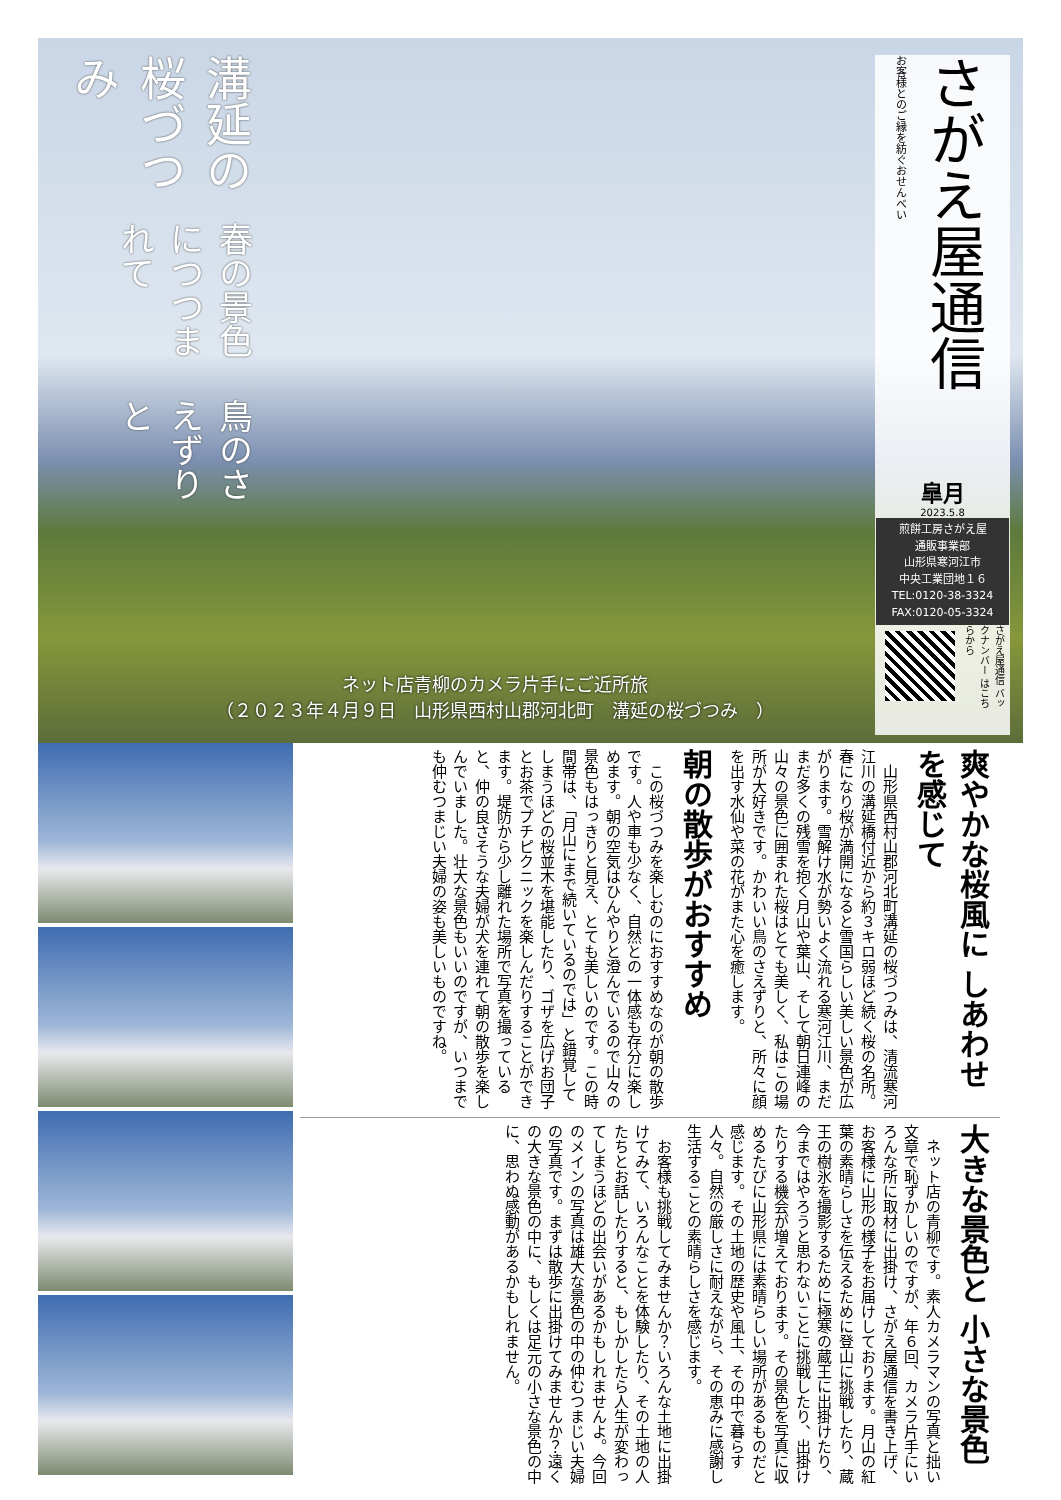鳥のさえずりと
春の景色につつまれて
溝延の桜づつみ
さがえ屋通信
お客様とのご縁を紡ぐおせんべい
皐月
2023.5.8
煎餅工房さがえ屋
通販事業部
山形県寒河江市
中央工業団地１６
TEL:0120-38-3324
FAX:0120-05-3324
さがえ屋通信 バックナンバー はこちらから
ネット店青柳のカメラ片手にご近所旅
（２０２３年４月９日　山形県西村山郡河北町　溝延の桜づつみ　）
爽やかな桜風に しあわせを感じて
　山形県西村山郡河北町溝延の桜づつみは、清流寒河江川の溝延橋付近から約３キロ弱ほど続く桜の名所。春になり桜が満開になると雪国らしい美しい景色が広がります。雪解け水が勢いよく流れる寒河江川、まだまだ多くの残雪を抱く月山や葉山、そして朝日連峰の山々の景色に囲まれた桜はとても美しく、私はこの場所が大好きです。かわいい鳥のさえずりと、所々に顔を出す水仙や菜の花がまた心を癒します。
朝の散歩がおすすめ
　この桜づつみを楽しむのにおすすめなのが朝の散歩です。人や車も少なく、自然との一体感も存分に楽しめます。朝の空気はひんやりと澄んでいるので山々の景色もはっきりと見え、とても美しいのです。この時間帯は、「月山にまで続いているのでは」と錯覚してしまうほどの桜並木を堪能したり、ゴザを広げお団子とお茶でプチピクニックを楽しんだりすることができます。堤防から少し離れた場所で写真を撮っていると、仲の良さそうな夫婦が犬を連れて朝の散歩を楽しんでいました。壮大な景色もいいのですが、いつまでも仲むつまじい夫婦の姿も美しいものですね。
大きな景色と 小さな景色
　ネット店の青柳です。素人カメラマンの写真と拙い文章で恥ずかしいのですが、年６回、カメラ片手にいろんな所に取材に出掛け、さがえ屋通信を書き上げ、お客様に山形の様子をお届けしております。月山の紅葉の素晴らしさを伝えるために登山に挑戦したり、蔵王の樹氷を撮影するために極寒の蔵王に出掛けたり、今まではやろうと思わないことに挑戦したり、出掛けたりする機会が増えております。その景色を写真に収めるたびに山形県には素晴らしい場所があるものだと感じます。その土地の歴史や風土、その中で暮らす人々。自然の厳しさに耐えながら、その恵みに感謝し生活することの素晴らしさを感じます。
　お客様も挑戦してみませんか？いろんな土地に出掛けてみて、いろんなことを体験したり、その土地の人たちとお話したりすると、もしかしたら人生が変わってしまうほどの出会いがあるかもしれませんよ。今回のメインの写真は雄大な景色の中の仲むつまじい夫婦の写真です。まずは散歩に出掛けてみませんか？遠くの大きな景色の中に、もしくは足元の小さな景色の中に、思わぬ感動があるかもしれません。